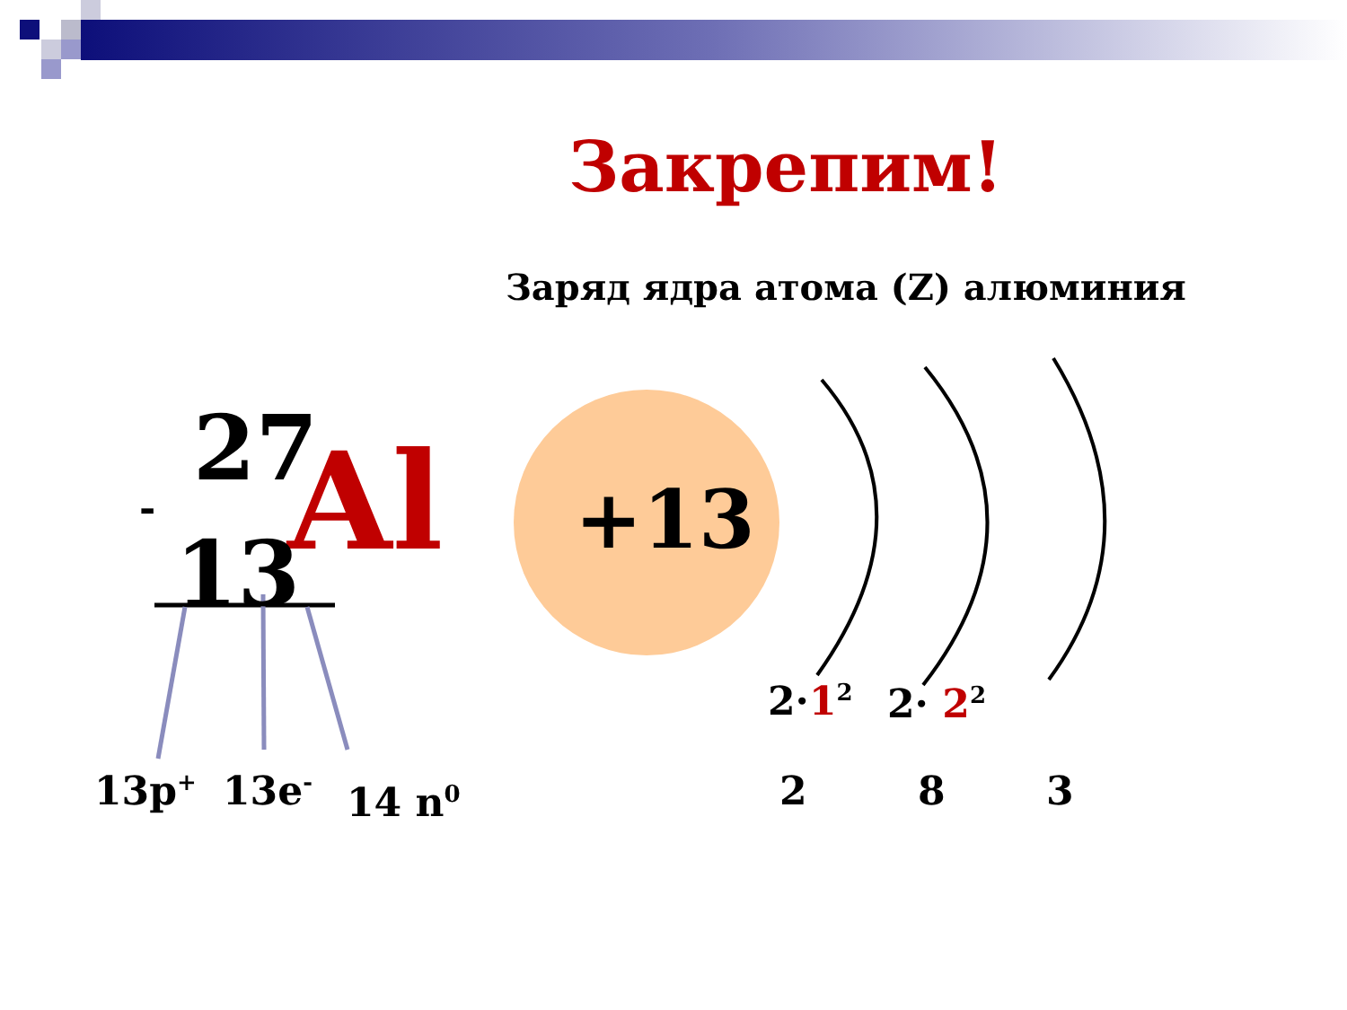Закрепим!
Заряд ядра атома (Z) алюминия
-
27 Al
13
+13
13p<sup>+</sup> 13e<sup>-</sup> 14 n<sup>0</sup>
2·1<sup>2</sup> 2· 2<sup>2</sup>
2 8 3